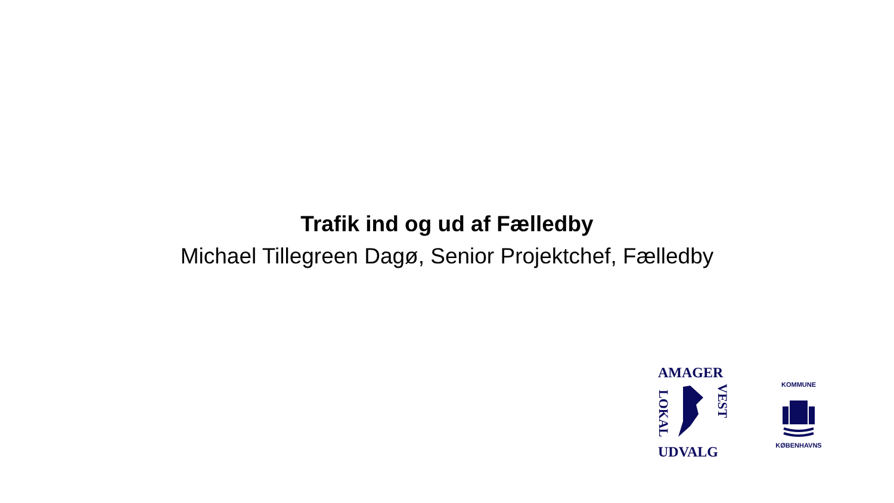Trafik ind og ud af Fælledby
Michael Tillegreen Dagø, Senior Projektchef, Fælledby
AMAGER
LOKAL
VEST
UDVALG
KOMMUNE
KØBENHAVNS